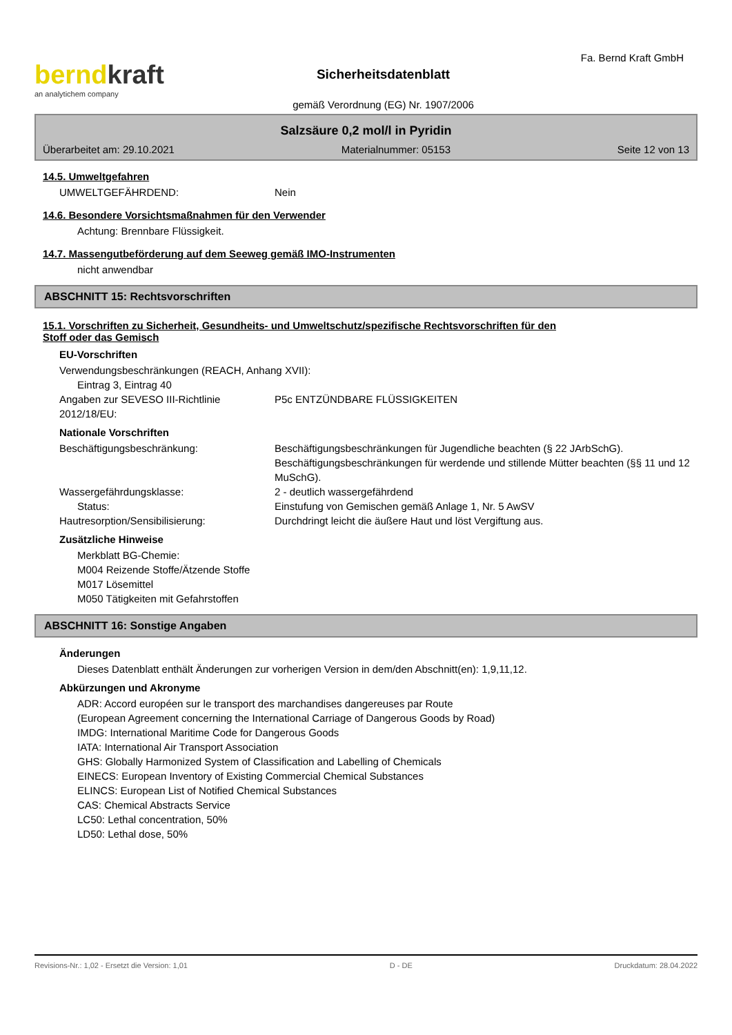berndkraft
an analytichem company
Sicherheitsdatenblatt
gemäß Verordnung (EG) Nr. 1907/2006
Fa. Bernd Kraft GmbH
Salzsäure 0,2 mol/l in Pyridin
Überarbeitet am: 29.10.2021 Materialnummer: 05153 Seite 12 von 13
14.5. Umweltgefahren
UMWELTGEFÄHRDEND: Nein
14.6. Besondere Vorsichtsmaßnahmen für den Verwender
Achtung: Brennbare Flüssigkeit.
14.7. Massengutbeförderung auf dem Seeweg gemäß IMO-Instrumenten
nicht anwendbar
ABSCHNITT 15: Rechtsvorschriften
15.1. Vorschriften zu Sicherheit, Gesundheits- und Umweltschutz/spezifische Rechtsvorschriften für den
Stoff oder das Gemisch
EU-Vorschriften
Verwendungsbeschränkungen (REACH, Anhang XVII):
Eintrag 3, Eintrag 40
Angaben zur SEVESO III-Richtlinie 2012/18/EU:
P5c ENTZÜNDBARE FLÜSSIGKEITEN
Nationale Vorschriften
Beschäftigungsbeschränkung: Beschäftigungsbeschränkungen für Jugendliche beachten (§ 22 JArbSchG). Beschäftigungsbeschränkungen für werdende und stillende Mütter beachten (§§ 11 und 12 MuSchG).
Wassergefährdungsklasse: 2 - deutlich wassergefährdend
Status: Einstufung von Gemischen gemäß Anlage 1, Nr. 5 AwSV
Hautresorption/Sensibilisierung: Durchdringt leicht die äußere Haut und löst Vergiftung aus.
Zusätzliche Hinweise
Merkblatt BG-Chemie:
M004 Reizende Stoffe/Ätzende Stoffe
M017 Lösemittel
M050 Tätigkeiten mit Gefahrstoffen
ABSCHNITT 16: Sonstige Angaben
Änderungen
Dieses Datenblatt enthält Änderungen zur vorherigen Version in dem/den Abschnitt(en): 1,9,11,12.
Abkürzungen und Akronyme
ADR: Accord européen sur le transport des marchandises dangereuses par Route
(European Agreement concerning the International Carriage of Dangerous Goods by Road)
IMDG: International Maritime Code for Dangerous Goods
IATA: International Air Transport Association
GHS: Globally Harmonized System of Classification and Labelling of Chemicals
EINECS: European Inventory of Existing Commercial Chemical Substances
ELINCS: European List of Notified Chemical Substances
CAS: Chemical Abstracts Service
LC50: Lethal concentration, 50%
LD50: Lethal dose, 50%
Revisions-Nr.: 1,02 - Ersetzt die Version: 1,01 D - DE Druckdatum: 28.04.2022